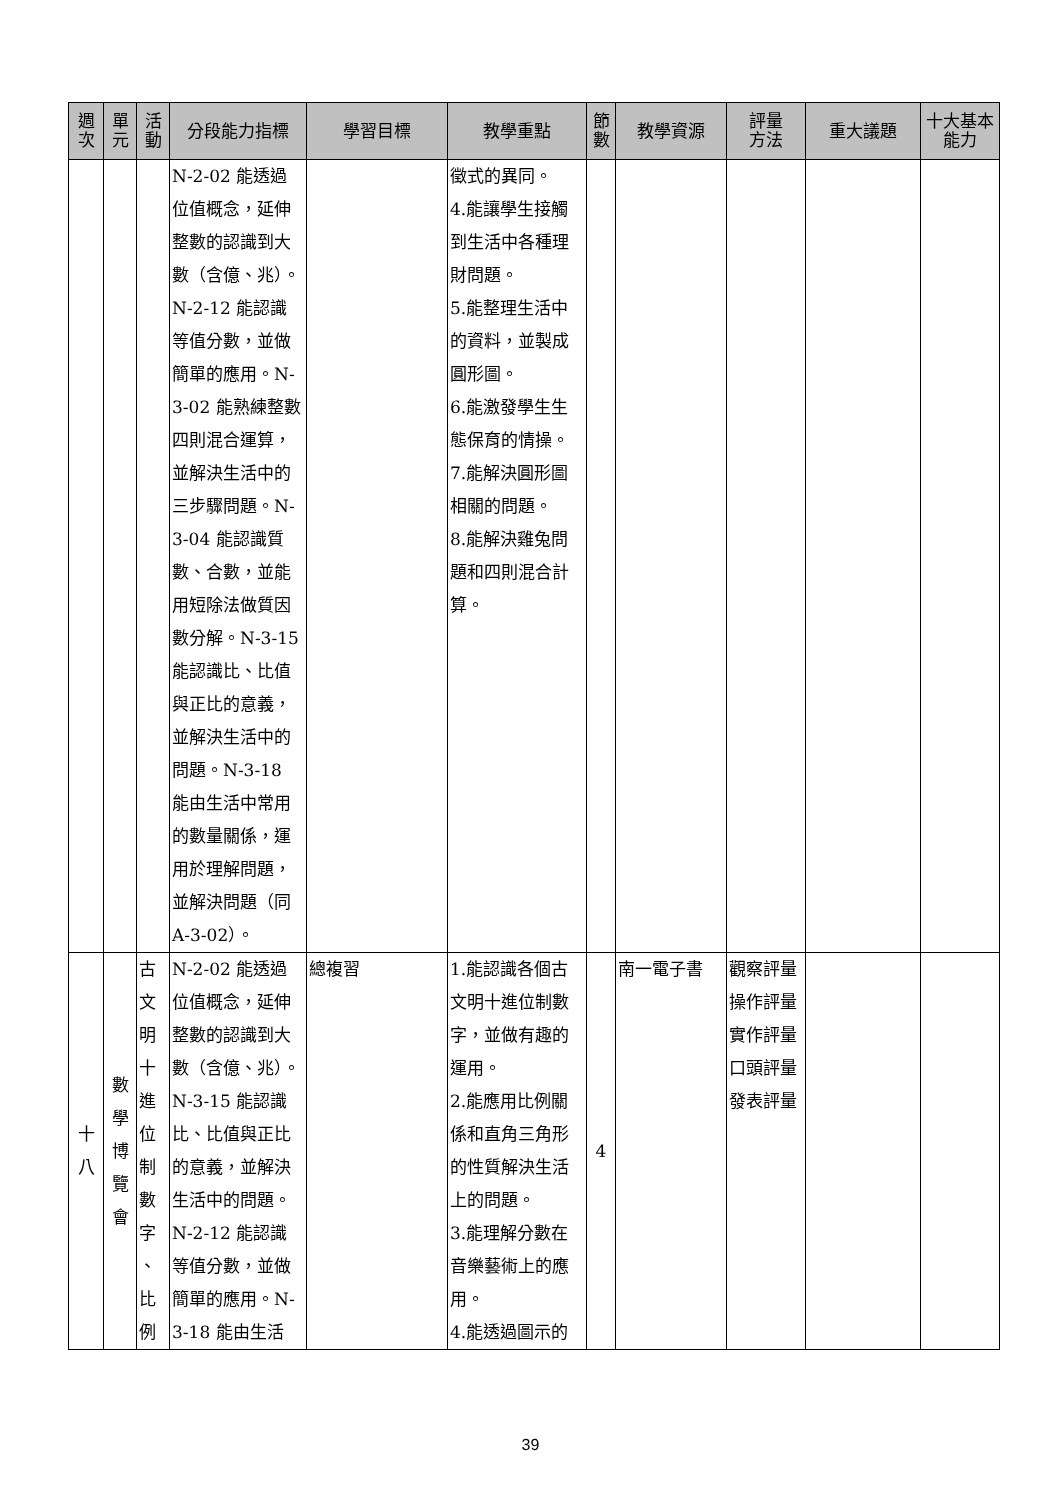| 週 次 | 單 元 | 活 動 | 分段能力指標 | 學習目標 | 教學重點 | 節 數 | 教學資源 | 評量 方法 | 重大議題 | 十大基本 能力 |
| --- | --- | --- | --- | --- | --- | --- | --- | --- | --- | --- |
| | | | N-2-02 能透過位值概念，延伸整數的認識到大數（含億、兆）。N-2-12 能認識等值分數，並做簡單的應用。N-3-02 能熟練整數四則混合運算，並解決生活中的三步驟問題。N-3-04 能認識質數、合數，並能用短除法做質因數分解。N-3-15 能認識比、比值與正比的意義，並解決生活中的問題。N-3-18 能由生活中常用的數量關係，運用於理解問題，並解決問題（同 A-3-02）。 | | 徵式的異同。 4.能讓學生接觸到生活中各種理財問題。 5.能整理生活中的資料，並製成圓形圖。 6.能激發學生生態保育的情操。 7.能解決圓形圖相關的問題。 8.能解決雞兔問題和四則混合計算。 | | | | | |
| 十 八 | 數 學 博 覽 會 | 古 文 明 十 進 位 制 數 字 、 比 例 | N-2-02 能透過位值概念，延伸整數的認識到大數（含億、兆）。N-3-15 能認識比、比值與正比的意義，並解決生活中的問題。N-2-12 能認識等值分數，並做簡單的應用。N-3-18 能由生活 | 總複習 | 1.能認識各個古文明十進位制數字，並做有趣的運用。 2.能應用比例關係和直角三角形的性質解決生活上的問題。 3.能理解分數在音樂藝術上的應用。 4.能透過圖示的 | 4 | 南一電子書 | 觀察評量 操作評量 實作評量 口頭評量 發表評量 | | |
39